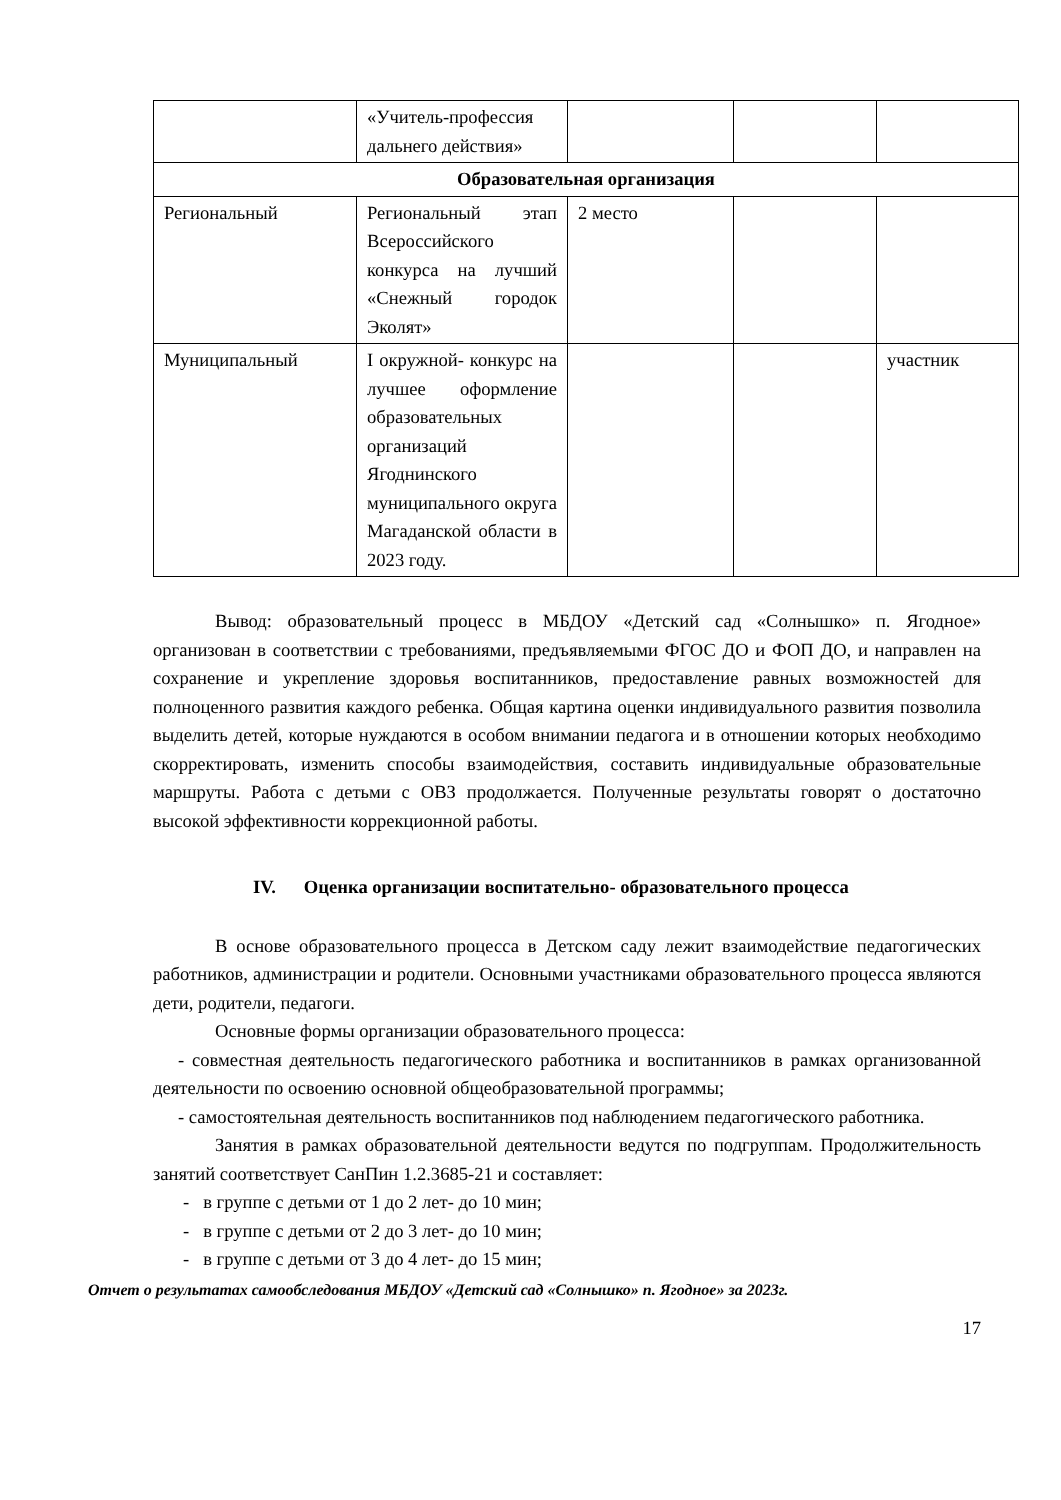| | «Учитель-профессия дальнего действия» | | | |
| Образовательная организация | | | | |
| Региональный | Региональный этап Всероссийского конкурса на лучший «Снежный городок Эколят» | 2 место | | |
| Муниципальный | I окружной- конкурс на лучшее оформление образовательных организаций Ягоднинского муниципального округа Магаданской области в 2023 году. | | | участник |
Вывод: образовательный процесс в МБДОУ «Детский сад «Солнышко» п. Ягодное» организован в соответствии с требованиями, предъявляемыми ФГОС ДО и ФОП ДО, и направлен на сохранение и укрепление здоровья воспитанников, предоставление равных возможностей для полноценного развития каждого ребенка. Общая картина оценки индивидуального развития позволила выделить детей, которые нуждаются в особом внимании педагога и в отношении которых необходимо скорректировать, изменить способы взаимодействия, составить индивидуальные образовательные маршруты. Работа с детьми с ОВЗ продолжается. Полученные результаты говорят о достаточно высокой эффективности коррекционной работы.
IV. Оценка организации воспитательно- образовательного процесса
В основе образовательного процесса в Детском саду лежит взаимодействие педагогических работников, администрации и родители. Основными участниками образовательного процесса являются дети, родители, педагоги.
Основные формы организации образовательного процесса:
- совместная деятельность педагогического работника и воспитанников в рамках организованной деятельности по освоению основной общеобразовательной программы;
- самостоятельная деятельность воспитанников под наблюдением педагогического работника.
Занятия в рамках образовательной деятельности ведутся по подгруппам. Продолжительность занятий соответствует СанПин 1.2.3685-21 и составляет:
- в группе с детьми от 1 до 2 лет- до 10 мин;
- в группе с детьми от 2 до 3 лет- до 10 мин;
- в группе с детьми от 3 до 4 лет- до 15 мин;
Отчет о результатах самообследования МБДОУ «Детский сад «Солнышко» п. Ягодное» за 2023г.
17